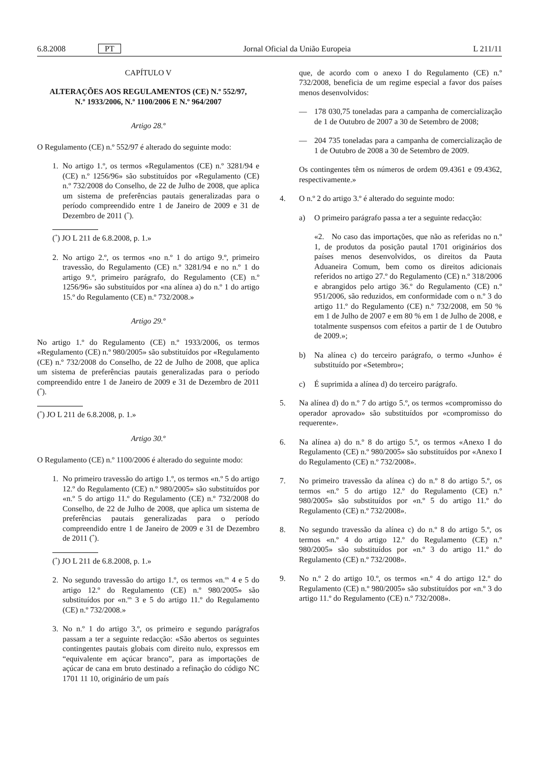6.8.2008 PT Jornal Oficial da União Europeia L 211/11
CAPÍTULO V
ALTERAÇÕES AOS REGULAMENTOS (CE) N.º 552/97,
N.º 1933/2006, N.º 1100/2006 E N.º 964/2007
Artigo 28.º
O Regulamento (CE) n.º 552/97 é alterado do seguinte modo:
1. No artigo 1.º, os termos «Regulamentos (CE) n.º 3281/94 e (CE) n.º 1256/96» são substituídos por «Regulamento (CE) n.º 732/2008 do Conselho, de 22 de Julho de 2008, que aplica um sistema de preferências pautais generalizadas para o período compreendido entre 1 de Janeiro de 2009 e 31 de Dezembro de 2011 (<sup>*</sup>).
(<sup>*</sup>) JO L 211 de 6.8.2008, p. 1.»
2. No artigo 2.º, os termos «no n.º 1 do artigo 9.º, primeiro travessão, do Regulamento (CE) n.º 3281/94 e no n.º 1 do artigo 9.º, primeiro parágrafo, do Regulamento (CE) n.º 1256/96» são substituídos por «na alínea a) do n.º 1 do artigo 15.º do Regulamento (CE) n.º 732/2008.»
Artigo 29.º
No artigo 1.º do Regulamento (CE) n.º 1933/2006, os termos «Regulamento (CE) n.º 980/2005» são substituídos por «Regulamento (CE) n.º 732/2008 do Conselho, de 22 de Julho de 2008, que aplica um sistema de preferências pautais generalizadas para o período compreendido entre 1 de Janeiro de 2009 e 31 de Dezembro de 2011 (<sup>*</sup>).
(<sup>*</sup>) JO L 211 de 6.8.2008, p. 1.»
Artigo 30.º
O Regulamento (CE) n.º 1100/2006 é alterado do seguinte modo:
1. No primeiro travessão do artigo 1.º, os termos «n.º 5 do artigo 12.º do Regulamento (CE) n.º 980/2005» são substituídos por «n.º 5 do artigo 11.º do Regulamento (CE) n.º 732/2008 do Conselho, de 22 de Julho de 2008, que aplica um sistema de preferências pautais generalizadas para o período compreendido entre 1 de Janeiro de 2009 e 31 de Dezembro de 2011 (<sup>*</sup>).
(<sup>*</sup>) JO L 211 de 6.8.2008, p. 1.»
2. No segundo travessão do artigo 1.º, os termos «n.<sup>os</sup> 4 e 5 do artigo 12.º do Regulamento (CE) n.º 980/2005» são substituídos por «n.<sup>os</sup> 3 e 5 do artigo 11.º do Regulamento (CE) n.º 732/2008.»
3. No n.º 1 do artigo 3.º, os primeiro e segundo parágrafos passam a ter a seguinte redacção: «São abertos os seguintes contingentes pautais globais com direito nulo, expressos em “equivalente em açúcar branco”, para as importações de açúcar de cana em bruto destinado a refinação do código NC 1701 11 10, originário de um país
que, de acordo com o anexo I do Regulamento (CE) n.º 732/2008, beneficia de um regime especial a favor dos países menos desenvolvidos:
— 178 030,75 toneladas para a campanha de comercialização de 1 de Outubro de 2007 a 30 de Setembro de 2008;
— 204 735 toneladas para a campanha de comercialização de 1 de Outubro de 2008 a 30 de Setembro de 2009.
Os contingentes têm os números de ordem 09.4361 e 09.4362, respectivamente.»
4. O n.º 2 do artigo 3.º é alterado do seguinte modo:
a) O primeiro parágrafo passa a ter a seguinte redacção:
«2. No caso das importações, que não as referidas no n.º 1, de produtos da posição pautal 1701 originários dos países menos desenvolvidos, os direitos da Pauta Aduaneira Comum, bem como os direitos adicionais referidos no artigo 27.º do Regulamento (CE) n.º 318/2006 e abrangidos pelo artigo 36.º do Regulamento (CE) n.º 951/2006, são reduzidos, em conformidade com o n.º 3 do artigo 11.º do Regulamento (CE) n.º 732/2008, em 50 % em 1 de Julho de 2007 e em 80 % em 1 de Julho de 2008, e totalmente suspensos com efeitos a partir de 1 de Outubro de 2009.»;
b) Na alínea c) do terceiro parágrafo, o termo «Junho» é substituído por «Setembro»;
c) É suprimida a alínea d) do terceiro parágrafo.
5. Na alínea d) do n.º 7 do artigo 5.º, os termos «compromisso do operador aprovado» são substituídos por «compromisso do requerente».
6. Na alínea a) do n.º 8 do artigo 5.º, os termos «Anexo I do Regulamento (CE) n.º 980/2005» são substituídos por «Anexo I do Regulamento (CE) n.º 732/2008».
7. No primeiro travessão da alínea c) do n.º 8 do artigo 5.º, os termos «n.º 5 do artigo 12.º do Regulamento (CE) n.º 980/2005» são substituídos por «n.º 5 do artigo 11.º do Regulamento (CE) n.º 732/2008».
8. No segundo travessão da alínea c) do n.º 8 do artigo 5.º, os termos «n.º 4 do artigo 12.º do Regulamento (CE) n.º 980/2005» são substituídos por «n.º 3 do artigo 11.º do Regulamento (CE) n.º 732/2008».
9. No n.º 2 do artigo 10.º, os termos «n.º 4 do artigo 12.º do Regulamento (CE) n.º 980/2005» são substituídos por «n.º 3 do artigo 11.º do Regulamento (CE) n.º 732/2008».